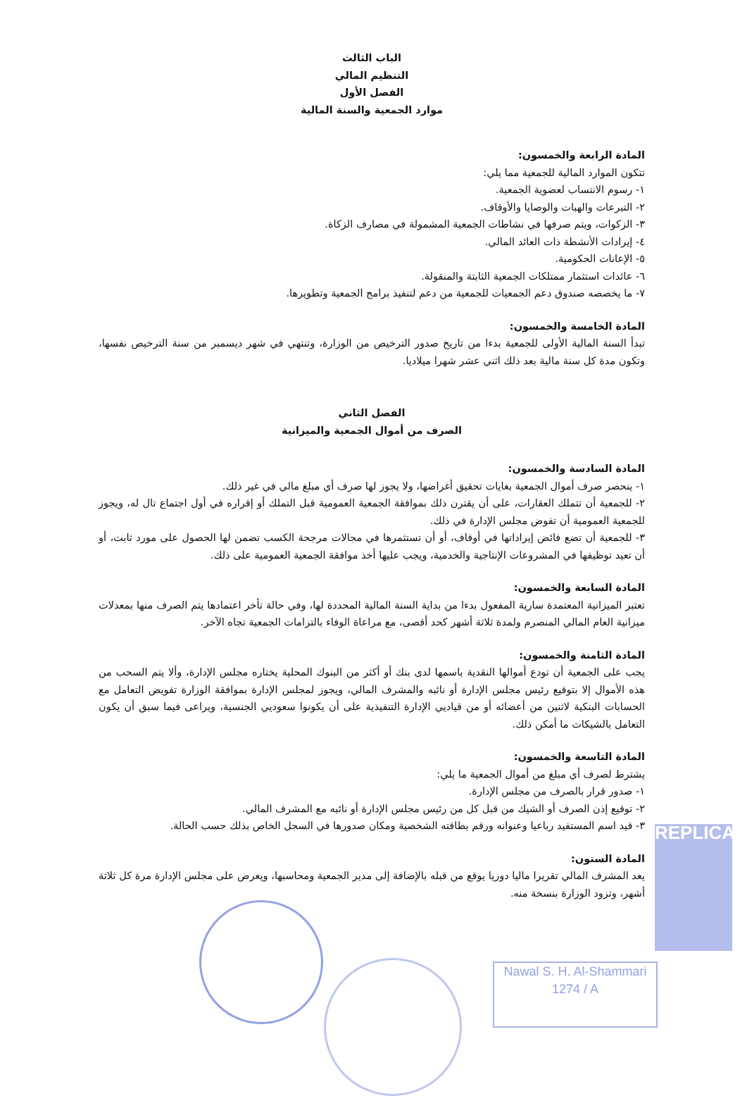الباب الثالث
التنظيم المالي
الفصل الأول
موارد الجمعية والسنة المالية
المادة الرابعة والخمسون:
تتكون الموارد المالية للجمعية مما يلي:
١- رسوم الانتساب لعضوية الجمعية.
٢- التبرعات والهبات والوصايا والأوقاف.
٣- الزكوات، ويتم صرفها في نشاطات الجمعية المشمولة في مصارف الزكاة.
٤- إيرادات الأنشطة ذات العائد المالي.
٥- الإعانات الحكومية.
٦- عائدات استثمار ممتلكات الجمعية الثابتة والمنقولة.
٧- ما يخصصه صندوق دعم الجمعيات للجمعية من دعم لتنفيذ برامج الجمعية وتطويرها.
المادة الخامسة والخمسون:
تبدأ السنة المالية الأولى للجمعية بدءا من تاريخ صدور الترخيص من الوزارة، وتنتهي في شهر ديسمبر من سنة الترخيص نفسها، وتكون مدة كل سنة مالية بعد ذلك اثني عشر شهرا ميلاديا.
الفصل الثاني
الصرف من أموال الجمعية والميزانية
المادة السادسة والخمسون:
١- ينحصر صرف أموال الجمعية بغايات تحقيق أغراضها، ولا يجوز لها صرف أي مبلغ مالي في غير ذلك.
٢- للجمعية أن تتملك العقارات، على أن يقترن ذلك بموافقة الجمعية العمومية قبل التملك أو إقراره في أول اجتماع تال له، ويجوز للجمعية العمومية أن تفوض مجلس الإدارة في ذلك.
٣- للجمعية أن تضع فائض إيراداتها في أوقاف، أو أن تستثمرها في مجالات مرجحة الكسب تضمن لها الحصول على مورد ثابت، أو أن تعيد توظيفها في المشروعات الإنتاجية والخدمية، ويجب عليها أخذ موافقة الجمعية العمومية على ذلك.
المادة السابعة والخمسون:
تعتبر الميزانية المعتمدة سارية المفعول بدءا من بداية السنة المالية المحددة لها، وفي حالة تأخر اعتمادها يتم الصرف منها بمعدلات ميزانية العام المالي المنصرم ولمدة ثلاثة أشهر كحد أقصى، مع مراعاة الوفاء بالتزامات الجمعية تجاه الآخر.
المادة الثامنة والخمسون:
يجب على الجمعية أن تودع أموالها النقدية باسمها لدى بنك أو أكثر من البنوك المحلية يختاره مجلس الإدارة، وألا يتم السحب من هذه الأموال إلا بتوقيع رئيس مجلس الإدارة أو نائبه والمشرف المالي، ويجوز لمجلس الإدارة بموافقة الوزارة تفويض التعامل مع الحسابات البنكية لاثنين من أعضائه أو من قياديي الإدارة التنفيذية على أن يكونوا سعوديي الجنسية، ويراعى فيما سبق أن يكون التعامل بالشيكات ما أمكن ذلك.
المادة التاسعة والخمسون:
يشترط لصرف أي مبلغ من أموال الجمعية ما يلي:
١- صدور قرار بالصرف من مجلس الإدارة.
٢- توقيع إذن الصرف أو الشيك من قبل كل من رئيس مجلس الإدارة أو نائبه مع المشرف المالي.
٣- قيد اسم المستفيد رباعيا وعنوانه ورقم بطاقته الشخصية ومكان صدورها في السجل الخاص بذلك حسب الحالة.
المادة الستون:
يعد المشرف المالي تقريرا ماليا دوريا يوقع من قبله بالإضافة إلى مدير الجمعية ومحاسبها، ويعرض على مجلس الإدارة مرة كل ثلاثة أشهر، وتزود الوزارة بنسخة منه.
Nawal S. H. Al-Shammari
1274 / A
REPLICA